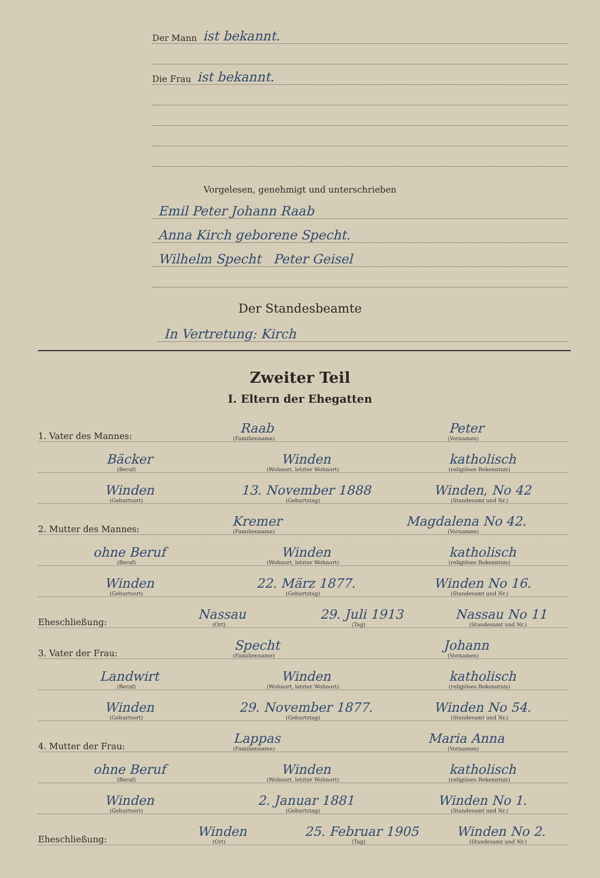Der Mann ist bekannt.
Die Frau ist bekannt.
Vorgelesen, genehmigt und unterschrieben
Emil Peter Johann Raab
Anna Kirch geborene Specht.
Wilhelm Specht Peter Geisel
Der Standesbeamte
In Vertretung: Kirch
Zweiter Teil
I. Eltern der Ehegatten
1. Vater des Mannes: Raab
(Familienname) Peter
(Vornamen)
Bäcker
(Beruf) Winden
(Wohnort, letzter Wohnort) katholisch
(religiöses Bekenntnis)
Winden
(Geburtsort) 13. November 1888
(Geburtstag) Winden, No 42
(Standesamt und Nr.)
2. Mutter des Mannes: Kremer
(Familienname) Magdalena No 42.
(Vornamen)
ohne Beruf
(Beruf) Winden
(Wohnort, letzter Wohnort) katholisch
(religiöses Bekenntnis)
Winden
(Geburtsort) 22. März 1877.
(Geburtstag) Winden No 16.
(Standesamt und Nr.)
Eheschließung: Nassau
(Ort) 29. Juli 1913
(Tag) Nassau No 11
(Standesamt und Nr.)
3. Vater der Frau: Specht
(Familienname) Johann
(Vornamen)
Landwirt
(Beruf) Winden
(Wohnort, letzter Wohnort) katholisch
(religiöses Bekenntnis)
Winden
(Geburtsort) 29. November 1877.
(Geburtstag) Winden No 54.
(Standesamt und Nr.)
4. Mutter der Frau: Lappas
(Familienname) Maria Anna
(Vornamen)
ohne Beruf
(Beruf) Winden
(Wohnort, letzter Wohnort) katholisch
(religiöses Bekenntnis)
Winden
(Geburtsort) 2. Januar 1881
(Geburtstag) Winden No 1.
(Standesamt und Nr.)
Eheschließung: Winden
(Ort) 25. Februar 1905
(Tag) Winden No 2.
(Standesamt und Nr.)